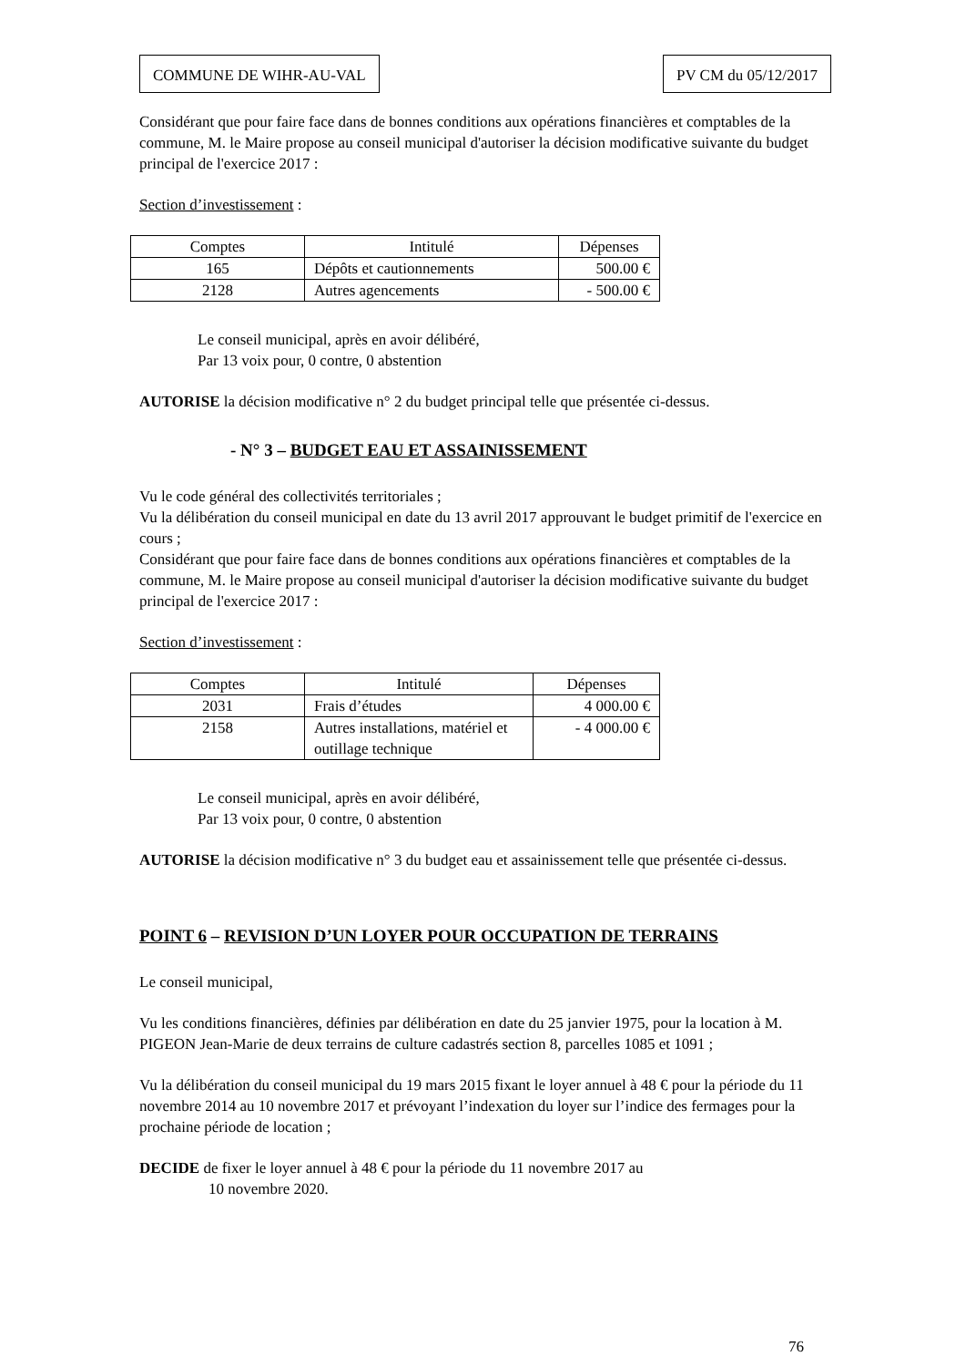COMMUNE DE WIHR-AU-VAL PV CM du 05/12/2017
Considérant que pour faire face dans de bonnes conditions aux opérations financières et comptables de la commune, M. le Maire propose au conseil municipal d'autoriser la décision modificative suivante du budget principal de l'exercice 2017 :
Section d’investissement :
| Comptes | Intitulé | Dépenses |
| 165 | Dépôts et cautionnements | 500.00 € |
| 2128 | Autres agencements | - 500.00 € |
Le conseil municipal, après en avoir délibéré,
Par 13 voix pour, 0 contre, 0 abstention
AUTORISE la décision modificative n° 2 du budget principal telle que présentée ci-dessus.
- N° 3 – BUDGET EAU ET ASSAINISSEMENT
Vu le code général des collectivités territoriales ;
Vu la délibération du conseil municipal en date du 13 avril 2017 approuvant le budget primitif de l'exercice en cours ;
Considérant que pour faire face dans de bonnes conditions aux opérations financières et comptables de la commune, M. le Maire propose au conseil municipal d'autoriser la décision modificative suivante du budget principal de l'exercice 2017 :
Section d’investissement :
| Comptes | Intitulé | Dépenses |
| 2031 | Frais d’études | 4 000.00 € |
| 2158 | Autres installations, matériel et outillage technique | - 4 000.00 € |
Le conseil municipal, après en avoir délibéré,
Par 13 voix pour, 0 contre, 0 abstention
AUTORISE la décision modificative n° 3 du budget eau et assainissement telle que présentée ci-dessus.
POINT 6 – REVISION D’UN LOYER POUR OCCUPATION DE TERRAINS
Le conseil municipal,
Vu les conditions financières, définies par délibération en date du 25 janvier 1975, pour la location à M. PIGEON Jean-Marie de deux terrains de culture cadastrés section 8, parcelles 1085 et 1091 ;
Vu la délibération du conseil municipal du 19 mars 2015 fixant le loyer annuel à 48 € pour la période du 11 novembre 2014 au 10 novembre 2017 et prévoyant l’indexation du loyer sur l’indice des fermages pour la prochaine période de location ;
DECIDE de fixer le loyer annuel à 48 € pour la période du 11 novembre 2017 au
10 novembre 2020.
76